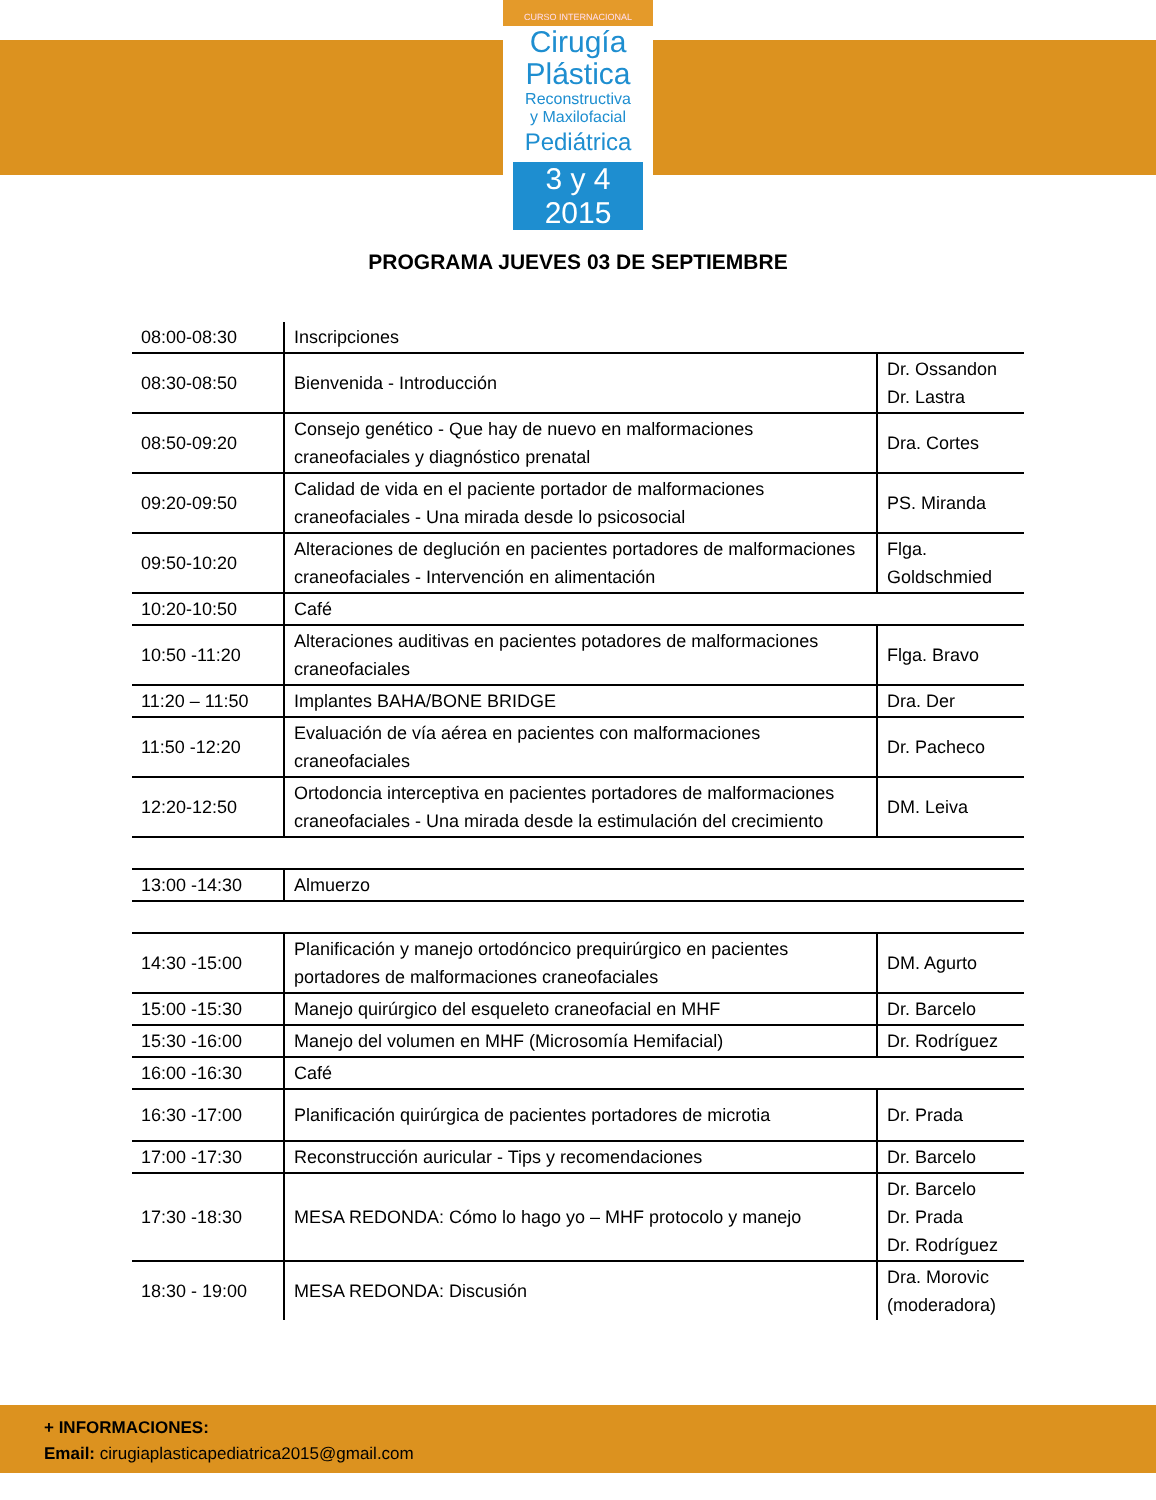CURSO INTERNACIONAL
Cirugía
Plástica
Reconstructiva
y Maxilofacial
Pediátrica
3 y 4 2015
PROGRAMA JUEVES 03 DE SEPTIEMBRE
| 08:00-08:30 | Inscripciones | |
| 08:30-08:50 | Bienvenida - Introducción | Dr. Ossandon Dr. Lastra |
| 08:50-09:20 | Consejo genético - Que hay de nuevo en malformaciones craneofaciales y diagnóstico prenatal | Dra. Cortes |
| 09:20-09:50 | Calidad de vida en el paciente portador de malformaciones craneofaciales - Una mirada desde lo psicosocial | PS. Miranda |
| 09:50-10:20 | Alteraciones de deglución en pacientes portadores de malformaciones craneofaciales - Intervención en alimentación | Flga. Goldschmied |
| 10:20-10:50 | Café | |
| 10:50 -11:20 | Alteraciones auditivas en pacientes potadores de malformaciones craneofaciales | Flga. Bravo |
| 11:20 – 11:50 | Implantes BAHA/BONE BRIDGE | Dra. Der |
| 11:50 -12:20 | Evaluación de vía aérea en pacientes con malformaciones craneofaciales | Dr. Pacheco |
| 12:20-12:50 | Ortodoncia interceptiva en pacientes portadores de malformaciones craneofaciales - Una mirada desde la estimulación del crecimiento | DM. Leiva |
| 13:00 -14:30 | Almuerzo | |
| 14:30 -15:00 | Planificación y manejo ortodóncico prequirúrgico en pacientes portadores de malformaciones craneofaciales | DM. Agurto |
| 15:00 -15:30 | Manejo quirúrgico del esqueleto craneofacial en MHF | Dr. Barcelo |
| 15:30 -16:00 | Manejo del volumen en MHF (Microsomía Hemifacial) | Dr. Rodríguez |
| 16:00 -16:30 | Café | |
| 16:30 -17:00 | Planificación quirúrgica de pacientes portadores de microtia | Dr. Prada |
| 17:00 -17:30 | Reconstrucción auricular - Tips y recomendaciones | Dr. Barcelo |
| 17:30 -18:30 | MESA REDONDA: Cómo lo hago yo – MHF protocolo y manejo | Dr. Barcelo Dr. Prada Dr. Rodríguez |
| 18:30 - 19:00 | MESA REDONDA: Discusión | Dra. Morovic (moderadora) |
+ INFORMACIONES:
Email: cirugiaplasticapediatrica2015@gmail.com